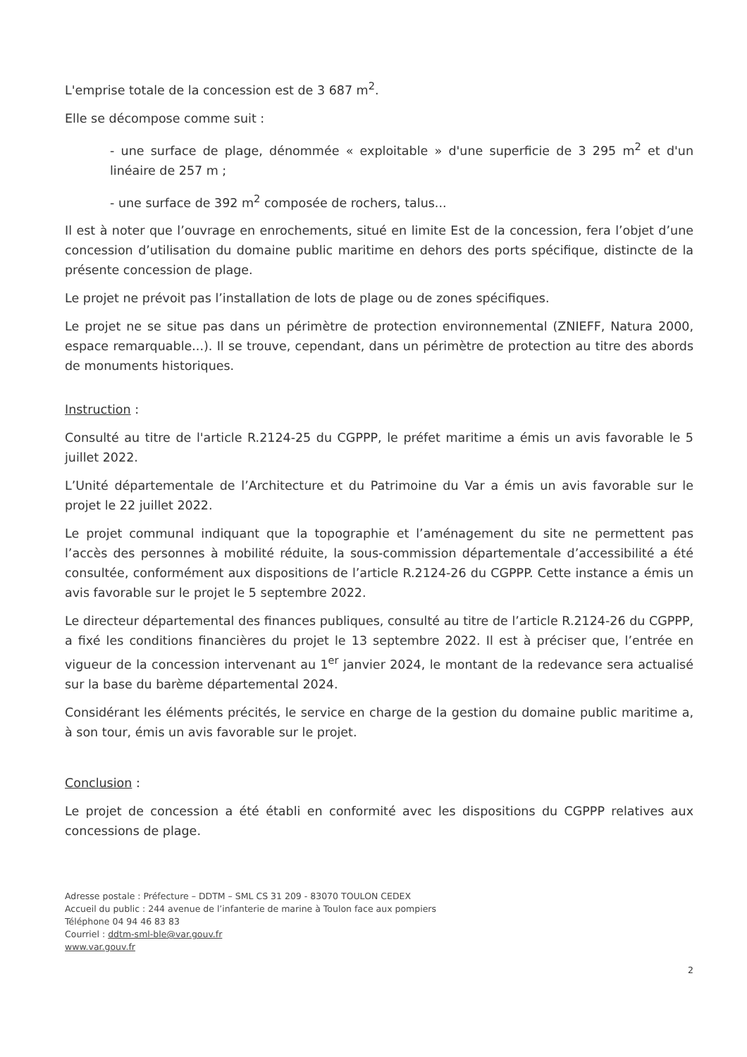L'emprise totale de la concession est de 3 687 m<sup>2</sup>.
Elle se décompose comme suit :
- une surface de plage, dénommée « exploitable » d'une superficie de 3 295 m<sup>2</sup> et d'un linéaire de 257 m ;
- une surface de 392 m<sup>2</sup> composée de rochers, talus...
Il est à noter que l’ouvrage en enrochements, situé en limite Est de la concession, fera l’objet d’une concession d’utilisation du domaine public maritime en dehors des ports spécifique, distincte de la présente concession de plage.
Le projet ne prévoit pas l’installation de lots de plage ou de zones spécifiques.
Le projet ne se situe pas dans un périmètre de protection environnemental (ZNIEFF, Natura 2000, espace remarquable...). Il se trouve, cependant, dans un périmètre de protection au titre des abords de monuments historiques.
Instruction :
Consulté au titre de l'article R.2124-25 du CGPPP, le préfet maritime a émis un avis favorable le 5 juillet 2022.
L’Unité départementale de l’Architecture et du Patrimoine du Var a émis un avis favorable sur le projet le 22 juillet 2022.
Le projet communal indiquant que la topographie et l’aménagement du site ne permettent pas l’accès des personnes à mobilité réduite, la sous-commission départementale d’accessibilité a été consultée, conformément aux dispositions de l’article R.2124-26 du CGPPP. Cette instance a émis un avis favorable sur le projet le 5 septembre 2022.
Le directeur départemental des finances publiques, consulté au titre de l’article R.2124-26 du CGPPP, a fixé les conditions financières du projet le 13 septembre 2022. Il est à préciser que, l’entrée en vigueur de la concession intervenant au 1<sup>er</sup> janvier 2024, le montant de la redevance sera actualisé sur la base du barème départemental 2024.
Considérant les éléments précités, le service en charge de la gestion du domaine public maritime a, à son tour, émis un avis favorable sur le projet.
Conclusion :
Le projet de concession a été établi en conformité avec les dispositions du CGPPP relatives aux concessions de plage.
Adresse postale : Préfecture – DDTM – SML CS 31 209 - 83070 TOULON CEDEX
Accueil du public : 244 avenue de l’infanterie de marine à Toulon face aux pompiers
Téléphone 04 94 46 83 83
Courriel : ddtm-sml-ble@var.gouv.fr
www.var.gouv.fr
2